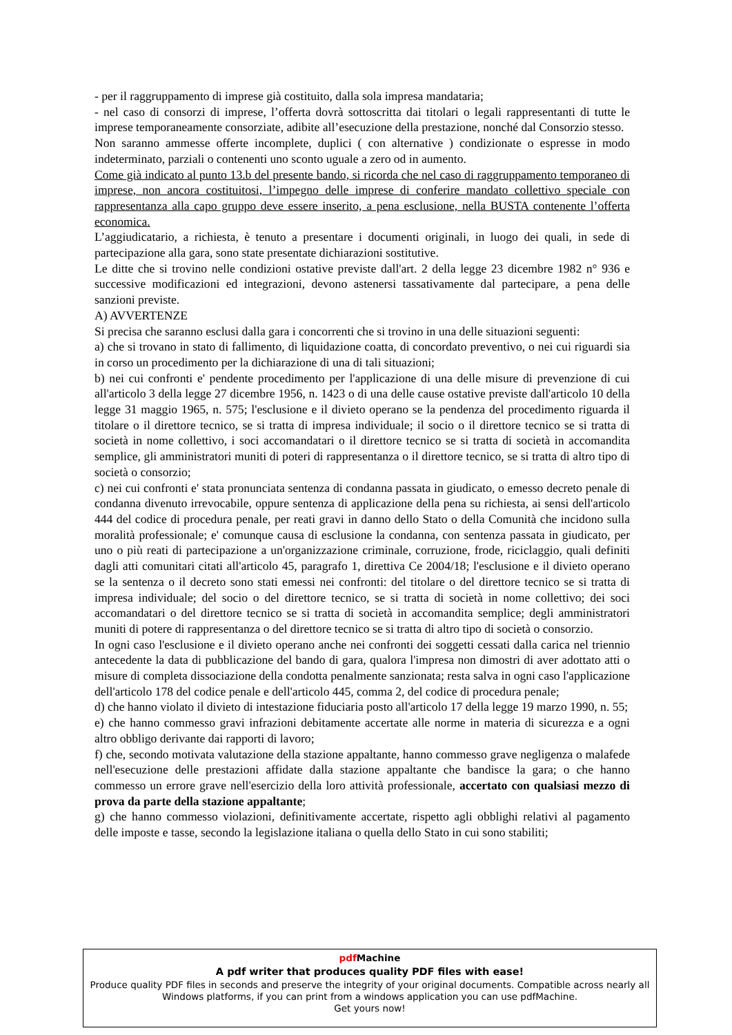- per il raggruppamento di imprese già costituito, dalla sola impresa mandataria;
- nel caso di consorzi di imprese, l’offerta dovrà sottoscritta dai titolari o legali rappresentanti di tutte le imprese temporaneamente consorziate, adibite all’esecuzione della prestazione, nonché dal Consorzio stesso.
Non saranno ammesse offerte incomplete, duplici ( con alternative ) condizionate o espresse in modo indeterminato, parziali o contenenti uno sconto uguale a zero od in aumento.
Come già indicato al punto 13.b del presente bando, si ricorda che nel caso di raggruppamento temporaneo di imprese, non ancora costituitosi, l’impegno delle imprese di conferire mandato collettivo speciale con rappresentanza alla capo gruppo deve essere inserito, a pena esclusione, nella BUSTA contenente l’offerta economica.
L’aggiudicatario, a richiesta, è tenuto a presentare i documenti originali, in luogo dei quali, in sede di partecipazione alla gara, sono state presentate dichiarazioni sostitutive.
Le ditte che si trovino nelle condizioni ostative previste dall'art. 2 della legge 23 dicembre 1982 n° 936 e successive modificazioni ed integrazioni, devono astenersi tassativamente dal partecipare, a pena delle sanzioni previste.
A) AVVERTENZE
Si precisa che saranno esclusi dalla gara i concorrenti che si trovino in una delle situazioni seguenti:
a) che si trovano in stato di fallimento, di liquidazione coatta, di concordato preventivo, o nei cui riguardi sia in corso un procedimento per la dichiarazione di una di tali situazioni;
b) nei cui confronti e' pendente procedimento per l'applicazione di una delle misure di prevenzione di cui all'articolo 3 della legge 27 dicembre 1956, n. 1423 o di una delle cause ostative previste dall'articolo 10 della legge 31 maggio 1965, n. 575; l'esclusione e il divieto operano se la pendenza del procedimento riguarda il titolare o il direttore tecnico, se si tratta di impresa individuale; il socio o il direttore tecnico se si tratta di società in nome collettivo, i soci accomandatari o il direttore tecnico se si tratta di società in accomandita semplice, gli amministratori muniti di poteri di rappresentanza o il direttore tecnico, se si tratta di altro tipo di società o consorzio;
c) nei cui confronti e' stata pronunciata sentenza di condanna passata in giudicato, o emesso decreto penale di condanna divenuto irrevocabile, oppure sentenza di applicazione della pena su richiesta, ai sensi dell'articolo 444 del codice di procedura penale, per reati gravi in danno dello Stato o della Comunità che incidono sulla moralità professionale; e' comunque causa di esclusione la condanna, con sentenza passata in giudicato, per uno o più reati di partecipazione a un'organizzazione criminale, corruzione, frode, riciclaggio, quali definiti dagli atti comunitari citati all'articolo 45, paragrafo 1, direttiva Ce 2004/18; l'esclusione e il divieto operano se la sentenza o il decreto sono stati emessi nei confronti: del titolare o del direttore tecnico se si tratta di impresa individuale; del socio o del direttore tecnico, se si tratta di società in nome collettivo; dei soci accomandatari o del direttore tecnico se si tratta di società in accomandita semplice; degli amministratori muniti di potere di rappresentanza o del direttore tecnico se si tratta di altro tipo di società o consorzio.
In ogni caso l'esclusione e il divieto operano anche nei confronti dei soggetti cessati dalla carica nel triennio antecedente la data di pubblicazione del bando di gara, qualora l'impresa non dimostri di aver adottato atti o misure di completa dissociazione della condotta penalmente sanzionata; resta salva in ogni caso l'applicazione dell'articolo 178 del codice penale e dell'articolo 445, comma 2, del codice di procedura penale;
d) che hanno violato il divieto di intestazione fiduciaria posto all'articolo 17 della legge 19 marzo 1990, n. 55;
e) che hanno commesso gravi infrazioni debitamente accertate alle norme in materia di sicurezza e a ogni altro obbligo derivante dai rapporti di lavoro;
f) che, secondo motivata valutazione della stazione appaltante, hanno commesso grave negligenza o malafede nell'esecuzione delle prestazioni affidate dalla stazione appaltante che bandisce la gara; o che hanno commesso un errore grave nell'esercizio della loro attività professionale, accertato con qualsiasi mezzo di prova da parte della stazione appaltante;
g) che hanno commesso violazioni, definitivamente accertate, rispetto agli obblighi relativi al pagamento delle imposte e tasse, secondo la legislazione italiana o quella dello Stato in cui sono stabiliti;
pdf Machine
A pdf writer that produces quality PDF files with ease!
Produce quality PDF files in seconds and preserve the integrity of your original documents. Compatible across nearly all Windows platforms, if you can print from a windows application you can use pdfMachine.
Get yours now!